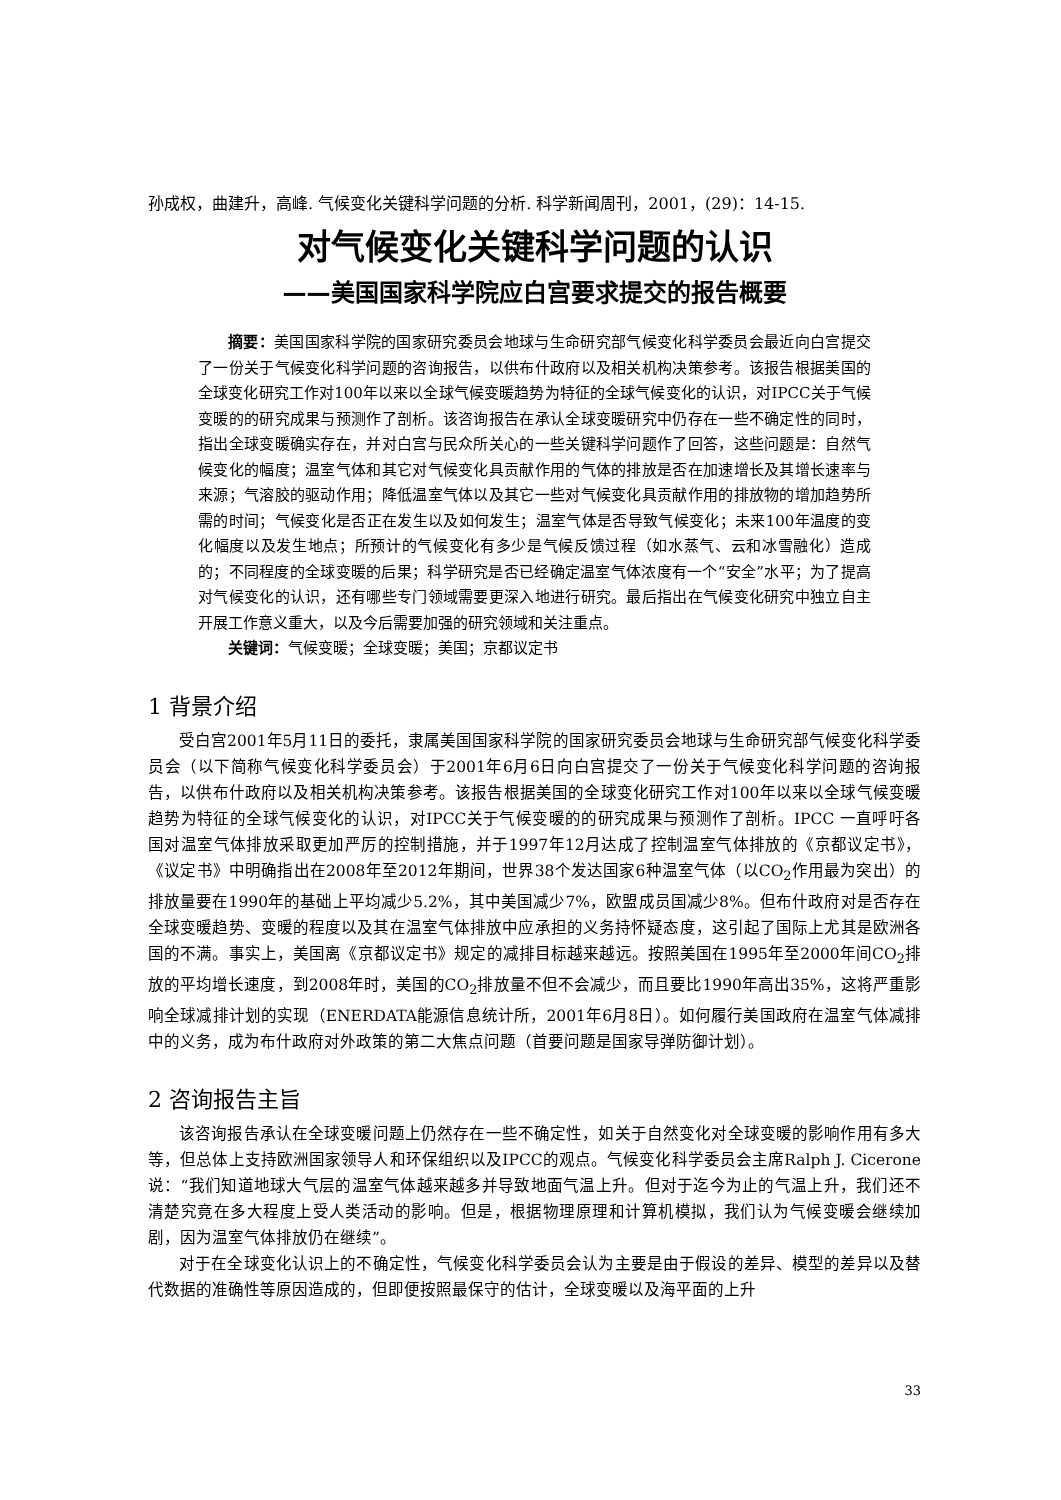孙成权，曲建升，高峰. 气候变化关键科学问题的分析. 科学新闻周刊，2001，(29)：14-15.
对气候变化关键科学问题的认识
——美国国家科学院应白宫要求提交的报告概要
摘要：美国国家科学院的国家研究委员会地球与生命研究部气候变化科学委员会最近向白宫提交了一份关于气候变化科学问题的咨询报告，以供布什政府以及相关机构决策参考。该报告根据美国的全球变化研究工作对100年以来以全球气候变暖趋势为特征的全球气候变化的认识，对IPCC关于气候变暖的的研究成果与预测作了剖析。该咨询报告在承认全球变暖研究中仍存在一些不确定性的同时，指出全球变暖确实存在，并对白宫与民众所关心的一些关键科学问题作了回答，这些问题是：自然气候变化的幅度；温室气体和其它对气候变化具贡献作用的气体的排放是否在加速增长及其增长速率与来源；气溶胶的驱动作用；降低温室气体以及其它一些对气候变化具贡献作用的排放物的增加趋势所需的时间；气候变化是否正在发生以及如何发生；温室气体是否导致气候变化；未来100年温度的变化幅度以及发生地点；所预计的气候变化有多少是气候反馈过程（如水蒸气、云和冰雪融化）造成的；不同程度的全球变暖的后果；科学研究是否已经确定温室气体浓度有一个“安全”水平；为了提高对气候变化的认识，还有哪些专门领域需要更深入地进行研究。最后指出在气候变化研究中独立自主开展工作意义重大，以及今后需要加强的研究领域和关注重点。
关键词：气候变暖；全球变暖；美国；京都议定书
1 背景介绍
受白宫2001年5月11日的委托，隶属美国国家科学院的国家研究委员会地球与生命研究部气候变化科学委员会（以下简称气候变化科学委员会）于2001年6月6日向白宫提交了一份关于气候变化科学问题的咨询报告，以供布什政府以及相关机构决策参考。该报告根据美国的全球变化研究工作对100年以来以全球气候变暖趋势为特征的全球气候变化的认识，对IPCC关于气候变暖的的研究成果与预测作了剖析。IPCC 一直呼吁各国对温室气体排放采取更加严厉的控制措施，并于1997年12月达成了控制温室气体排放的《京都议定书》，《议定书》中明确指出在2008年至2012年期间，世界38个发达国家6种温室气体（以CO<sub>2</sub>作用最为突出）的排放量要在1990年的基础上平均减少5.2%，其中美国减少7%，欧盟成员国减少8%。但布什政府对是否存在全球变暖趋势、变暖的程度以及其在温室气体排放中应承担的义务持怀疑态度，这引起了国际上尤其是欧洲各国的不满。事实上，美国离《京都议定书》规定的减排目标越来越远。按照美国在1995年至2000年间CO<sub>2</sub>排放的平均增长速度，到2008年时，美国的CO<sub>2</sub>排放量不但不会减少，而且要比1990年高出35%，这将严重影响全球减排计划的实现（ENERDATA能源信息统计所，2001年6月8日）。如何履行美国政府在温室气体减排中的义务，成为布什政府对外政策的第二大焦点问题（首要问题是国家导弹防御计划）。
2 咨询报告主旨
该咨询报告承认在全球变暖问题上仍然存在一些不确定性，如关于自然变化对全球变暖的影响作用有多大等，但总体上支持欧洲国家领导人和环保组织以及IPCC的观点。气候变化科学委员会主席Ralph J. Cicerone说：“我们知道地球大气层的温室气体越来越多并导致地面气温上升。但对于迄今为止的气温上升，我们还不清楚究竟在多大程度上受人类活动的影响。但是，根据物理原理和计算机模拟，我们认为气候变暖会继续加剧，因为温室气体排放仍在继续”。
对于在全球变化认识上的不确定性，气候变化科学委员会认为主要是由于假设的差异、模型的差异以及替代数据的准确性等原因造成的，但即便按照最保守的估计，全球变暖以及海平面的上升
33